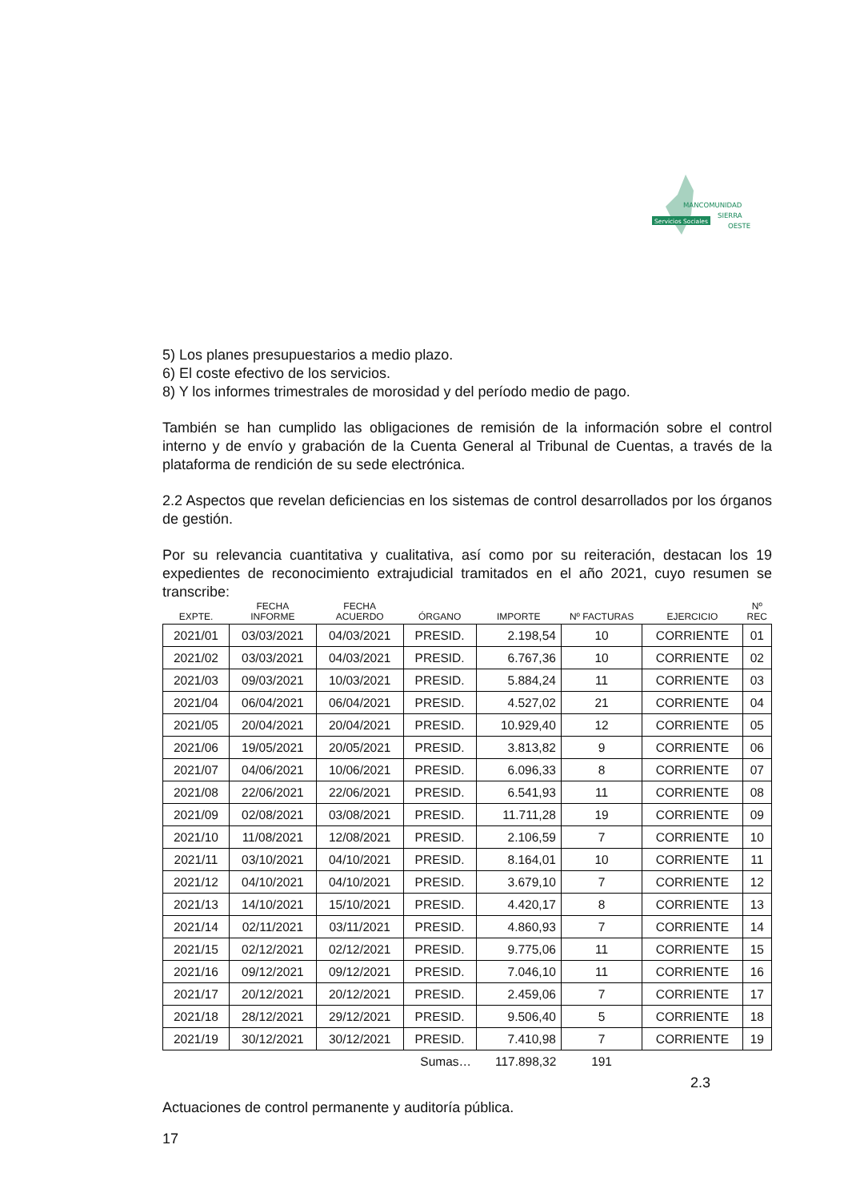Servicios Sociales
MANCOMUNIDAD
SIERRA
OESTE
5) Los planes presupuestarios a medio plazo.
6) El coste efectivo de los servicios.
8) Y los informes trimestrales de morosidad y del período medio de pago.
También se han cumplido las obligaciones de remisión de la información sobre el control interno y de envío y grabación de la Cuenta General al Tribunal de Cuentas, a través de la plataforma de rendición de su sede electrónica.
2.2 Aspectos que revelan deficiencias en los sistemas de control desarrollados por los órganos de gestión.
Por su relevancia cuantitativa y cualitativa, así como por su reiteración, destacan los 19 expedientes de reconocimiento extrajudicial tramitados en el año 2021, cuyo resumen se transcribe:
| EXPTE. | FECHA INFORME | FECHA ACUERDO | ÓRGANO | IMPORTE | Nº FACTURAS | EJERCICIO | Nº REC |
| --- | --- | --- | --- | --- | --- | --- | --- |
| 2021/01 | 03/03/2021 | 04/03/2021 | PRESID. | 2.198,54 | 10 | CORRIENTE | 01 |
| 2021/02 | 03/03/2021 | 04/03/2021 | PRESID. | 6.767,36 | 10 | CORRIENTE | 02 |
| 2021/03 | 09/03/2021 | 10/03/2021 | PRESID. | 5.884,24 | 11 | CORRIENTE | 03 |
| 2021/04 | 06/04/2021 | 06/04/2021 | PRESID. | 4.527,02 | 21 | CORRIENTE | 04 |
| 2021/05 | 20/04/2021 | 20/04/2021 | PRESID. | 10.929,40 | 12 | CORRIENTE | 05 |
| 2021/06 | 19/05/2021 | 20/05/2021 | PRESID. | 3.813,82 | 9 | CORRIENTE | 06 |
| 2021/07 | 04/06/2021 | 10/06/2021 | PRESID. | 6.096,33 | 8 | CORRIENTE | 07 |
| 2021/08 | 22/06/2021 | 22/06/2021 | PRESID. | 6.541,93 | 11 | CORRIENTE | 08 |
| 2021/09 | 02/08/2021 | 03/08/2021 | PRESID. | 11.711,28 | 19 | CORRIENTE | 09 |
| 2021/10 | 11/08/2021 | 12/08/2021 | PRESID. | 2.106,59 | 7 | CORRIENTE | 10 |
| 2021/11 | 03/10/2021 | 04/10/2021 | PRESID. | 8.164,01 | 10 | CORRIENTE | 11 |
| 2021/12 | 04/10/2021 | 04/10/2021 | PRESID. | 3.679,10 | 7 | CORRIENTE | 12 |
| 2021/13 | 14/10/2021 | 15/10/2021 | PRESID. | 4.420,17 | 8 | CORRIENTE | 13 |
| 2021/14 | 02/11/2021 | 03/11/2021 | PRESID. | 4.860,93 | 7 | CORRIENTE | 14 |
| 2021/15 | 02/12/2021 | 02/12/2021 | PRESID. | 9.775,06 | 11 | CORRIENTE | 15 |
| 2021/16 | 09/12/2021 | 09/12/2021 | PRESID. | 7.046,10 | 11 | CORRIENTE | 16 |
| 2021/17 | 20/12/2021 | 20/12/2021 | PRESID. | 2.459,06 | 7 | CORRIENTE | 17 |
| 2021/18 | 28/12/2021 | 29/12/2021 | PRESID. | 9.506,40 | 5 | CORRIENTE | 18 |
| 2021/19 | 30/12/2021 | 30/12/2021 | PRESID. | 7.410,98 | 7 | CORRIENTE | 19 |
| | | | Sumas… | 117.898,32 | 191 | | |
2.3
Actuaciones de control permanente y auditoría pública.
17